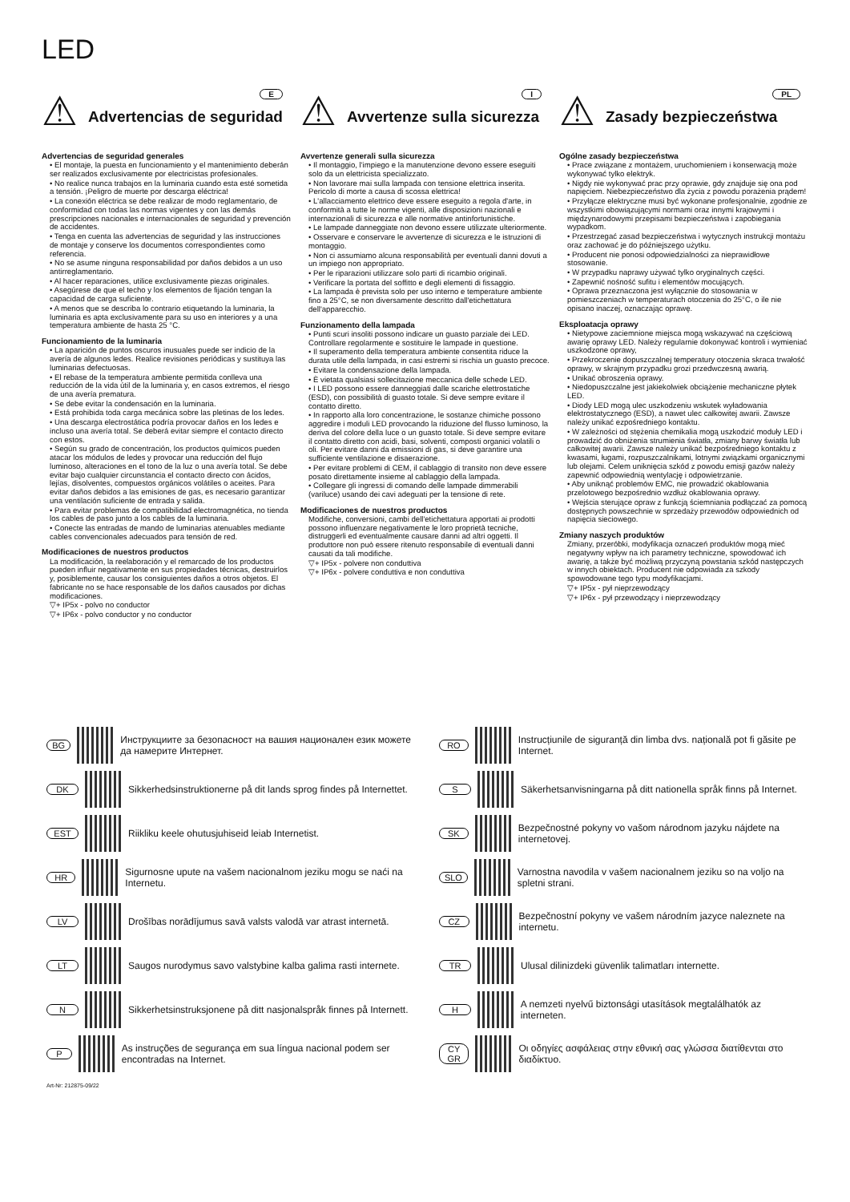LED
⚠ E
Advertencias de seguridad
Advertencias de seguridad generales
• El montaje, la puesta en funcionamiento y el mantenimiento deberán ser realizados exclusivamente por electricistas profesionales.
• No realice nunca trabajos en la luminaria cuando esta esté sometida a tensión. ¡Peligro de muerte por descarga eléctrica!
• La conexión eléctrica se debe realizar de modo reglamentario, de conformidad con todas las normas vigentes y con las demás prescripciones nacionales e internacionales de seguridad y prevención de accidentes.
• Tenga en cuenta las advertencias de seguridad y las instrucciones de montaje y conserve los documentos correspondientes como referencia.
• No se asume ninguna responsabilidad por daños debidos a un uso antirreglamentario.
• Al hacer reparaciones, utilice exclusivamente piezas originales.
• Asegúrese de que el techo y los elementos de fijación tengan la capacidad de carga suficiente.
• A menos que se describa lo contrario etiquetando la luminaria, la luminaria es apta exclusivamente para su uso en interiores y a una temperatura ambiente de hasta 25 °C.
Funcionamiento de la luminaria
• La aparición de puntos oscuros inusuales puede ser indicio de la avería de algunos ledes. Realice revisiones periódicas y sustituya las luminarias defectuosas.
• El rebase de la temperatura ambiente permitida conlleva una reducción de la vida útil de la luminaria y, en casos extremos, el riesgo de una avería prematura.
• Se debe evitar la condensación en la luminaria.
• Está prohibida toda carga mecánica sobre las pletinas de los ledes.
• Una descarga electrostática podría provocar daños en los ledes e incluso una avería total. Se deberá evitar siempre el contacto directo con estos.
• Según su grado de concentración, los productos químicos pueden atacar los módulos de ledes y provocar una reducción del flujo luminoso, alteraciones en el tono de la luz o una avería total. Se debe evitar bajo cualquier circunstancia el contacto directo con ácidos, lejías, disolventes, compuestos orgánicos volátiles o aceites. Para evitar daños debidos a las emisiones de gas, es necesario garantizar una ventilación suficiente de entrada y salida.
• Para evitar problemas de compatibilidad electromagnética, no tienda los cables de paso junto a los cables de la luminaria.
• Conecte las entradas de mando de luminarias atenuables mediante cables convencionales adecuados para tensión de red.
Modificaciones de nuestros productos
La modificación, la reelaboración y el remarcado de los productos pueden influir negativamente en sus propiedades técnicas, destruirlos y, posiblemente, causar los consiguientes daños a otros objetos. El fabricante no se hace responsable de los daños causados por dichas modificaciones.
▽+ IP5x - polvo no conductor
▽+ IP6x - polvo conductor y no conductor
⚠ I
Avvertenze sulla sicurezza
Avvertenze generali sulla sicurezza
• Il montaggio, l'impiego e la manutenzione devono essere eseguiti solo da un elettricista specializzato.
• Non lavorare mai sulla lampada con tensione elettrica inserita. Pericolo di morte a causa di scossa elettrica!
• L'allacciamento elettrico deve essere eseguito a regola d'arte, in conformità a tutte le norme vigenti, alle disposizioni nazionali e internazionali di sicurezza e alle normative antinfortunistiche.
• Le lampade danneggiate non devono essere utilizzate ulteriormente.
• Osservare e conservare le avvertenze di sicurezza e le istruzioni di montaggio.
• Non ci assumiamo alcuna responsabilità per eventuali danni dovuti a un impiego non appropriato.
• Per le riparazioni utilizzare solo parti di ricambio originali.
• Verificare la portata del soffitto e degli elementi di fissaggio.
• La lampada è prevista solo per uso interno e temperature ambiente fino a 25°C, se non diversamente descritto dall'etichettatura dell'apparecchio.
Funzionamento della lampada
• Punti scuri insoliti possono indicare un guasto parziale dei LED. Controllare regolarmente e sostituire le lampade in questione.
• Il superamento della temperatura ambiente consentita riduce la durata utile della lampada, in casi estremi si rischia un guasto precoce.
• Evitare la condensazione della lampada.
• È vietata qualsiasi sollecitazione meccanica delle schede LED.
• I LED possono essere danneggiati dalle scariche elettrostatiche (ESD), con possibilità di guasto totale. Si deve sempre evitare il contatto diretto.
• In rapporto alla loro concentrazione, le sostanze chimiche possono aggredire i moduli LED provocando la riduzione del flusso luminoso, la deriva del colore della luce o un guasto totale. Si deve sempre evitare il contatto diretto con acidi, basi, solventi, composti organici volatili o oli. Per evitare danni da emissioni di gas, si deve garantire una sufficiente ventilazione e disaerazione.
• Per evitare problemi di CEM, il cablaggio di transito non deve essere posato direttamente insieme al cablaggio della lampada.
• Collegare gli ingressi di comando delle lampade dimmerabili (variluce) usando dei cavi adeguati per la tensione di rete.
Modificaciones de nuestros productos
Modifiche, conversioni, cambi dell'etichettatura apportati ai prodotti possono influenzare negativamente le loro proprietà tecniche, distruggerli ed eventualmente causare danni ad altri oggetti. Il produttore non può essere ritenuto responsabile di eventuali danni causati da tali modifiche.
▽+ IP5x - polvere non conduttiva
▽+ IP6x - polvere conduttiva e non conduttiva
⚠ PL
Zasady bezpieczeństwa
Ogólne zasady bezpieczeństwa
• Prace związane z montażem, uruchomieniem i konserwacją może wykonywać tylko elektryk.
• Nigdy nie wykonywać prac przy oprawie, gdy znajduje się ona pod napięciem. Niebezpieczeństwo dla życia z powodu porażenia prądem!
• Przyłącze elektryczne musi być wykonane profesjonalnie, zgodnie ze wszystkimi obowiązującymi normami oraz innymi krajowymi i międzynarodowymi przepisami bezpieczeństwa i zapobiegania wypadkom.
• Przestrzegać zasad bezpieczeństwa i wytycznych instrukcji montażu oraz zachować je do późniejszego użytku.
• Producent nie ponosi odpowiedzialności za nieprawidłowe stosowanie.
• W przypadku naprawy używać tylko oryginalnych części.
• Zapewnić nośność sufitu i elementów mocujących.
• Oprawa przeznaczona jest wyłącznie do stosowania w pomieszczeniach w temperaturach otoczenia do 25°C, o ile nie opisano inaczej, oznaczając oprawę.
Eksploatacja oprawy
• Nietypowe zaciemnione miejsca mogą wskazywać na częściową awarię oprawy LED. Należy regularnie dokonywać kontroli i wymieniać uszkodzone oprawy,
• Przekroczenie dopuszczalnej temperatury otoczenia skraca trwałość oprawy, w skrajnym przypadku grozi przedwczesną awarią.
• Unikać obroszenia oprawy.
• Niedopuszczalne jest jakiekolwiek obciążenie mechaniczne płytek LED.
• Diody LED mogą ulec uszkodzeniu wskutek wyładowania elektrostatycznego (ESD), a nawet ulec całkowitej awarii. Zawsze należy unikać ezpośredniego kontaktu.
• W zależności od stężenia chemikalia mogą uszkodzić moduły LED i prowadzić do obniżenia strumienia światła, zmiany barwy światła lub całkowitej awarii. Zawsze należy unikać bezpośredniego kontaktu z kwasami, ługami, rozpuszczalnikami, lotnymi związkami organicznymi lub olejami. Celem uniknięcia szkód z powodu emisji gazów należy zapewnić odpowiednią wentylację i odpowietrzanie.
• Aby uniknąć problemów EMC, nie prowadzić okablowania przelotowego bezpośrednio wzdłuż okablowania oprawy.
• Wejścia sterujące opraw z funkcją ściemniania podłączać za pomocą dostępnych powszechnie w sprzedaży przewodów odpowiednich od napięcia sieciowego.
Zmiany naszych produktów
Zmiany, przeróbki, modyfikacja oznaczeń produktów mogą mieć negatywny wpływ na ich parametry techniczne, spowodować ich awarię, a także być możliwą przyczyną powstania szkód następczych w innych obiektach. Producent nie odpowiada za szkody spowodowane tego typu modyfikacjami.
▽+ IP5x - pył nieprzewodzący
▽+ IP6x - pył przewodzący i nieprzewodzący
BG Инструкциите за безопасност на вашия национален език можете да намерите Интернет.
DK Sikkerhedsinstruktionerne på dit lands sprog findes på Internettet.
EST Riikliku keele ohutusjuhiseid leiab Internetist.
HR Sigurnosne upute na vašem nacionalnom jeziku mogu se naći na Internetu.
LV Drošības norādījumus savā valsts valodā var atrast internetā.
LT Saugos nurodymus savo valstybine kalba galima rasti internete.
N Sikkerhetsinstruksjonene på ditt nasjonalspråk finnes på Internett.
P As instruções de segurança em sua língua nacional podem ser encontradas na Internet.
Art-Nr: 212875-09/22
RO Instrucțiunile de siguranță din limba dvs. națională pot fi găsite pe Internet.
S Säkerhetsanvisningarna på ditt nationella språk finns på Internet.
SK Bezpečnostné pokyny vo vašom národnom jazyku nájdete na internetovej.
SLO Varnostna navodila v vašem nacionalnem jeziku so na voljo na spletni strani.
CZ Bezpečnostní pokyny ve vašem národním jazyce naleznete na internetu.
TR Ulusal dilinizdeki güvenlik talimatları internette.
H A nemzeti nyelvű biztonsági utasítások megtalálhatók az interneten.
CY
GR Οι οδηγίες ασφάλειας στην εθνική σας γλώσσα διατίθενται στο διαδίκτυο.